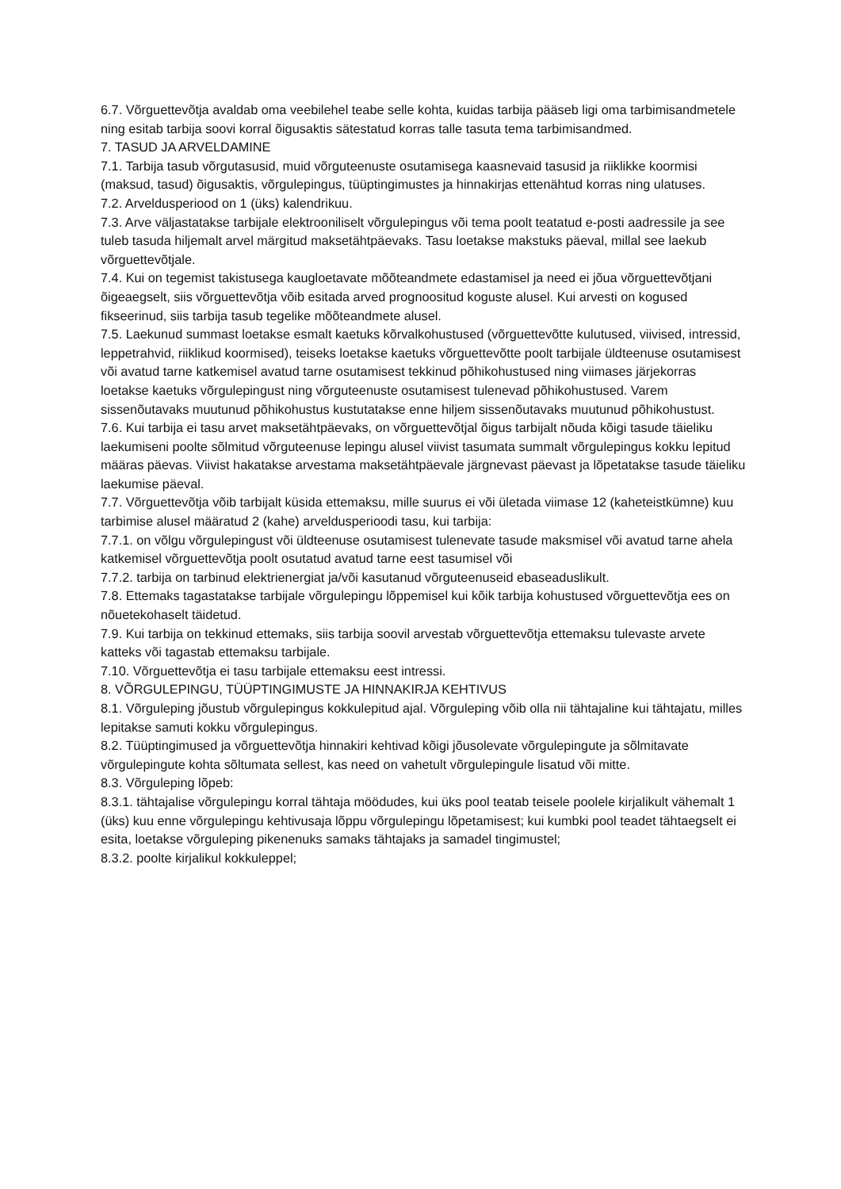6.7. Võrguettevõtja avaldab oma veebilehel teabe selle kohta, kuidas tarbija pääseb ligi oma tarbimisandmetele ning esitab tarbija soovi korral õigusaktis sätestatud korras talle tasuta tema tarbimisandmed.
7. TASUD JA ARVELDAMINE
7.1. Tarbija tasub võrgutasusid, muid võrguteenuste osutamisega kaasnevaid tasusid ja riiklikke koormisi (maksud, tasud) õigusaktis, võrgulepingus, tüüptingimustes ja hinnakirjas ettenähtud korras ning ulatuses.
7.2. Arveldusperiood on 1 (üks) kalendrikuu.
7.3. Arve väljastatakse tarbijale elektrooniliselt võrgulepingus või tema poolt teatatud e-posti aadressile ja see tuleb tasuda hiljemalt arvel märgitud maksetähtpäevaks. Tasu loetakse makstuks päeval, millal see laekub võrguettevõtjale.
7.4. Kui on tegemist takistusega kaugloetavate mõõteandmete edastamisel ja need ei jõua võrguettevõtjani õigeaegselt, siis võrguettevõtja võib esitada arved prognoositud koguste alusel. Kui arvesti on kogused fikseerinud, siis tarbija tasub tegelike mõõteandmete alusel.
7.5. Laekunud summast loetakse esmalt kaetuks kõrvalkohustused (võrguettevõtte kulutused, viivised, intressid, leppetrahvid, riiklikud koormised), teiseks loetakse kaetuks võrguettevõtte poolt tarbijale üldteenuse osutamisest või avatud tarne katkemisel avatud tarne osutamisest tekkinud põhikohustused ning viimases järjekorras loetakse kaetuks võrgulepingust ning võrguteenuste osutamisest tulenevad põhikohustused. Varem sissenõutavaks muutunud põhikohustus kustutatakse enne hiljem sissenõutavaks muutunud põhikohustust.
7.6. Kui tarbija ei tasu arvet maksetähtpäevaks, on võrguettevõtjal õigus tarbijalt nõuda kõigi tasude täieliku laekumiseni poolte sõlmitud võrguteenuse lepingu alusel viivist tasumata summalt võrgulepingus kokku lepitud määras päevas. Viivist hakatakse arvestama maksetähtpäevale järgnevast päevast ja lõpetatakse tasude täieliku laekumise päeval.
7.7. Võrguettevõtja võib tarbijalt küsida ettemaksu, mille suurus ei või ületada viimase 12 (kaheteistkümne) kuu tarbimise alusel määratud 2 (kahe) arveldusperioodi tasu, kui tarbija:
7.7.1. on võlgu võrgulepingust või üldteenuse osutamisest tulenevate tasude maksmisel või avatud tarne ahela katkemisel võrguettevõtja poolt osutatud avatud tarne eest tasumisel või
7.7.2. tarbija on tarbinud elektrienergiat ja/või kasutanud võrguteenuseid ebaseaduslikult.
7.8. Ettemaks tagastatakse tarbijale võrgulepingu lõppemisel kui kõik tarbija kohustused võrguettevõtja ees on nõuetekohaselt täidetud.
7.9. Kui tarbija on tekkinud ettemaks, siis tarbija soovil arvestab võrguettevõtja ettemaksu tulevaste arvete katteks või tagastab ettemaksu tarbijale.
7.10. Võrguettevõtja ei tasu tarbijale ettemaksu eest intressi.
8. VÕRGULEPINGU, TÜÜPTINGIMUSTE JA HINNAKIRJA KEHTIVUS
8.1. Võrguleping jõustub võrgulepingus kokkulepitud ajal. Võrguleping võib olla nii tähtajaline kui tähtajatu, milles lepitakse samuti kokku võrgulepingus.
8.2. Tüüptingimused ja võrguettevõtja hinnakiri kehtivad kõigi jõusolevate võrgulepingute ja sõlmitavate võrgulepingute kohta sõltumata sellest, kas need on vahetult võrgulepingule lisatud või mitte.
8.3. Võrguleping lõpeb:
8.3.1. tähtajalise võrgulepingu korral tähtaja möödudes, kui üks pool teatab teisele poolele kirjalikult vähemalt 1 (üks) kuu enne võrgulepingu kehtivusaja lõppu võrgulepingu lõpetamisest; kui kumbki pool teadet tähtaegselt ei esita, loetakse võrguleping pikenenuks samaks tähtajaks ja samadel tingimustel;
8.3.2. poolte kirjalikul kokkuleppel;